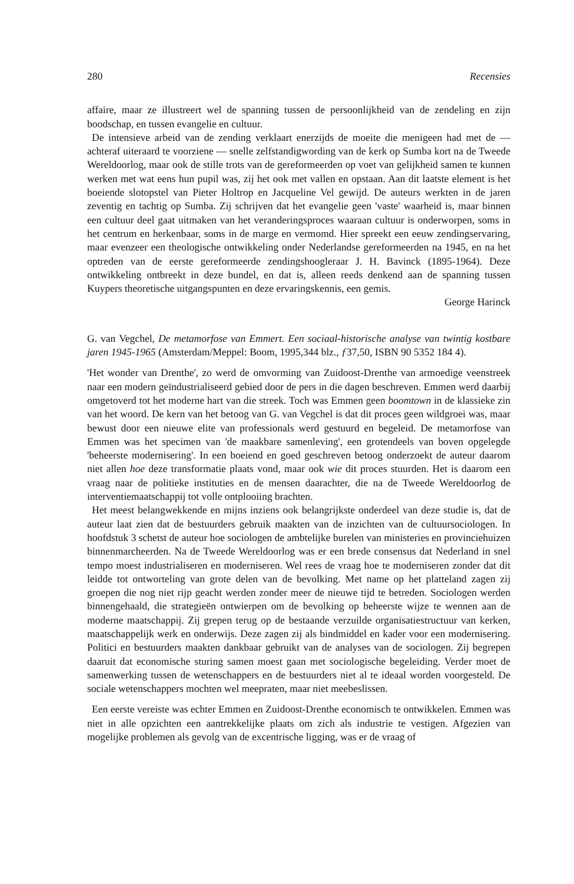280 Recensies
affaire, maar ze illustreert wel de spanning tussen de persoonlijkheid van de zendeling en zijn boodschap, en tussen evangelie en cultuur.
De intensieve arbeid van de zending verklaart enerzijds de moeite die menigeen had met de — achteraf uiteraard te voorziene — snelle zelfstandigwording van de kerk op Sumba kort na de Tweede Wereldoorlog, maar ook de stille trots van de gereformeerden op voet van gelijkheid samen te kunnen werken met wat eens hun pupil was, zij het ook met vallen en opstaan. Aan dit laatste element is het boeiende slotopstel van Pieter Holtrop en Jacqueline Vel gewijd. De auteurs werkten in de jaren zeventig en tachtig op Sumba. Zij schrijven dat het evangelie geen 'vaste' waarheid is, maar binnen een cultuur deel gaat uitmaken van het veranderingsproces waaraan cultuur is onderworpen, soms in het centrum en herkenbaar, soms in de marge en vermomd. Hier spreekt een eeuw zendingservaring, maar evenzeer een theologische ontwikkeling onder Nederlandse gereformeerden na 1945, en na het optreden van de eerste gereformeerde zendingshoogleraar J. H. Bavinck (1895-1964). Deze ontwikkeling ontbreekt in deze bundel, en dat is, alleen reeds denkend aan de spanning tussen Kuypers theoretische uitgangspunten en deze ervaringskennis, een gemis.
George Harinck
G. van Vegchel, De metamorfose van Emmert. Een sociaal-historische analyse van twintig kostbare jaren 1945-1965 (Amsterdam/Meppel: Boom, 1995,344 blz., ƒ37,50, ISBN 90 5352 184 4).
'Het wonder van Drenthe', zo werd de omvorming van Zuidoost-Drenthe van armoedige veenstreek naar een modern geïndustrialiseerd gebied door de pers in die dagen beschreven. Emmen werd daarbij omgetoverd tot het moderne hart van die streek. Toch was Emmen geen boomtown in de klassieke zin van het woord. De kern van het betoog van G. van Vegchel is dat dit proces geen wildgroei was, maar bewust door een nieuwe elite van professionals werd gestuurd en begeleid. De metamorfose van Emmen was het specimen van 'de maakbare samenleving', een grotendeels van boven opgelegde 'beheerste modernisering'. In een boeiend en goed geschreven betoog onderzoekt de auteur daarom niet allen hoe deze transformatie plaats vond, maar ook wie dit proces stuurden. Het is daarom een vraag naar de politieke instituties en de mensen daarachter, die na de Tweede Wereldoorlog de interventiemaatschappij tot volle ontplooiing brachten.
Het meest belangwekkende en mijns inziens ook belangrijkste onderdeel van deze studie is, dat de auteur laat zien dat de bestuurders gebruik maakten van de inzichten van de cultuursociologen. In hoofdstuk 3 schetst de auteur hoe sociologen de ambtelijke burelen van ministeries en provinciehuizen binnenmarcheerden. Na de Tweede Wereldoorlog was er een brede consensus dat Nederland in snel tempo moest industrialiseren en moderniseren. Wel rees de vraag hoe te moderniseren zonder dat dit leidde tot ontworteling van grote delen van de bevolking. Met name op het platteland zagen zij groepen die nog niet rijp geacht werden zonder meer de nieuwe tijd te betreden. Sociologen werden binnengehaald, die strategieën ontwierpen om de bevolking op beheerste wijze te wennen aan de moderne maatschappij. Zij grepen terug op de bestaande verzuilde organisatiestructuur van kerken, maatschappelijk werk en onderwijs. Deze zagen zij als bindmiddel en kader voor een modernisering. Politici en bestuurders maakten dankbaar gebruikt van de analyses van de sociologen. Zij begrepen daaruit dat economische sturing samen moest gaan met sociologische begeleiding. Verder moet de samenwerking tussen de wetenschappers en de bestuurders niet al te ideaal worden voorgesteld. De sociale wetenschappers mochten wel meepraten, maar niet meebeslissen.
Een eerste vereiste was echter Emmen en Zuidoost-Drenthe economisch te ontwikkelen. Emmen was niet in alle opzichten een aantrekkelijke plaats om zich als industrie te vestigen. Afgezien van mogelijke problemen als gevolg van de excentrische ligging, was er de vraag of